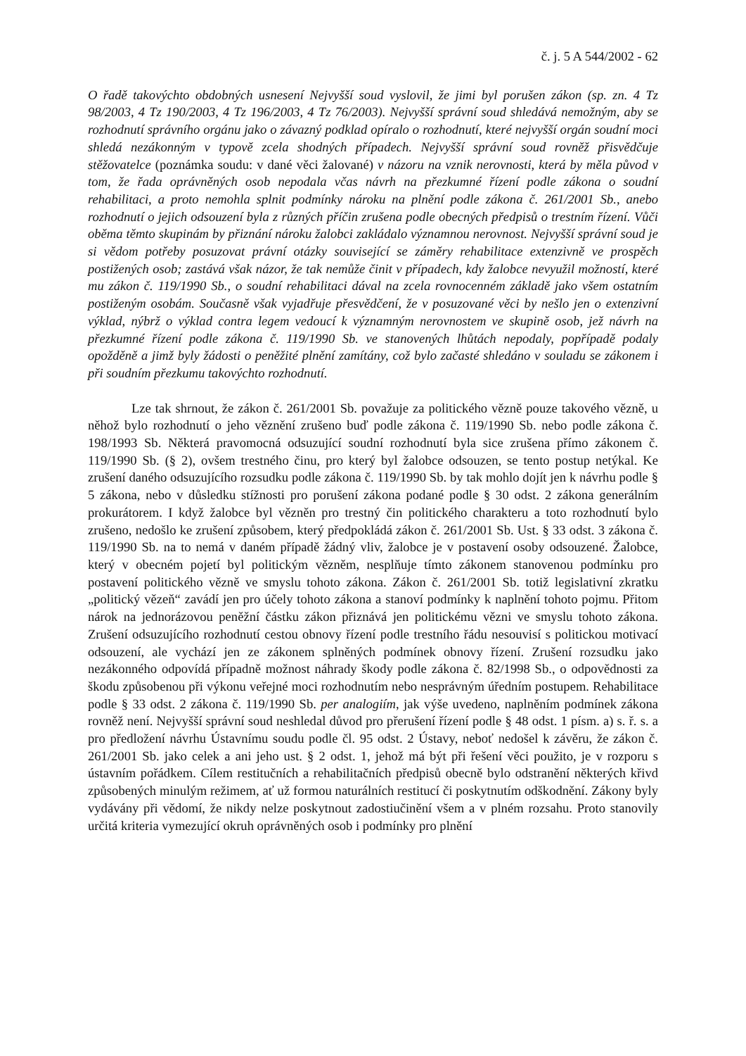č. j. 5 A 544/2002 - 62
O řadě takovýchto obdobných usnesení Nejvyšší soud vyslovil, že jimi byl porušen zákon (sp. zn. 4 Tz 98/2003, 4 Tz 190/2003, 4 Tz 196/2003, 4 Tz 76/2003). Nejvyšší správní soud shledává nemožným, aby se rozhodnutí správního orgánu jako o závazný podklad opíralo o rozhodnutí, které nejvyšší orgán soudní moci shledá nezákonným v typově zcela shodných případech. Nejvyšší správní soud rovněž přisvědčuje stěžovatelce (poznámka soudu: v dané věci žalované) v názoru na vznik nerovnosti, která by měla původ v tom, že řada oprávněných osob nepodala včas návrh na přezkumné řízení podle zákona o soudní rehabilitaci, a proto nemohla splnit podmínky nároku na plnění podle zákona č. 261/2001 Sb., anebo rozhodnutí o jejich odsouzení byla z různých příčin zrušena podle obecných předpisů o trestním řízení. Vůči oběma těmto skupinám by přiznání nároku žalobci zakládalo významnou nerovnost. Nejvyšší správní soud je si vědom potřeby posuzovat právní otázky související se záměry rehabilitace extenzivně ve prospěch postižených osob; zastává však názor, že tak nemůže činit v případech, kdy žalobce nevyužil možností, které mu zákon č. 119/1990 Sb., o soudní rehabilitaci dával na zcela rovnocenném základě jako všem ostatním postiženým osobám. Současně však vyjadřuje přesvědčení, že v posuzované věci by nešlo jen o extenzivní výklad, nýbrž o výklad contra legem vedoucí k významným nerovnostem ve skupině osob, jež návrh na přezkumné řízení podle zákona č. 119/1990 Sb. ve stanovených lhůtách nepodaly, popřípadě podaly opožděně a jimž byly žádosti o peněžité plnění zamítány, což bylo začasté shledáno v souladu se zákonem i při soudním přezkumu takovýchto rozhodnutí.
Lze tak shrnout, že zákon č. 261/2001 Sb. považuje za politického vězně pouze takového vězně, u něhož bylo rozhodnutí o jeho věznění zrušeno buď podle zákona č. 119/1990 Sb. nebo podle zákona č. 198/1993 Sb. Některá pravomocná odsuzující soudní rozhodnutí byla sice zrušena přímo zákonem č. 119/1990 Sb. (§ 2), ovšem trestného činu, pro který byl žalobce odsouzen, se tento postup netýkal. Ke zrušení daného odsuzujícího rozsudku podle zákona č. 119/1990 Sb. by tak mohlo dojít jen k návrhu podle § 5 zákona, nebo v důsledku stížnosti pro porušení zákona podané podle § 30 odst. 2 zákona generálním prokurátorem. I když žalobce byl vězněn pro trestný čin politického charakteru a toto rozhodnutí bylo zrušeno, nedošlo ke zrušení způsobem, který předpokládá zákon č. 261/2001 Sb. Ust. § 33 odst. 3 zákona č. 119/1990 Sb. na to nemá v daném případě žádný vliv, žalobce je v postavení osoby odsouzené. Žalobce, který v obecném pojetí byl politickým vězněm, nesplňuje tímto zákonem stanovenou podmínku pro postavení politického vězně ve smyslu tohoto zákona. Zákon č. 261/2001 Sb. totiž legislativní zkratku „politický vězeň“ zavádí jen pro účely tohoto zákona a stanoví podmínky k naplnění tohoto pojmu. Přitom nárok na jednorázovou peněžní částku zákon přiznává jen politickému vězni ve smyslu tohoto zákona. Zrušení odsuzujícího rozhodnutí cestou obnovy řízení podle trestního řádu nesouvisí s politickou motivací odsouzení, ale vychází jen ze zákonem splněných podmínek obnovy řízení. Zrušení rozsudku jako nezákonného odpovídá případně možnost náhrady škody podle zákona č. 82/1998 Sb., o odpovědnosti za škodu způsobenou při výkonu veřejné moci rozhodnutím nebo nesprávným úředním postupem. Rehabilitace podle § 33 odst. 2 zákona č. 119/1990 Sb. per analogiím, jak výše uvedeno, naplněním podmínek zákona rovněž není. Nejvyšší správní soud neshledal důvod pro přerušení řízení podle § 48 odst. 1 písm. a) s. ř. s. a pro předložení návrhu Ústavnímu soudu podle čl. 95 odst. 2 Ústavy, neboť nedošel k závěru, že zákon č. 261/2001 Sb. jako celek a ani jeho ust. § 2 odst. 1, jehož má být při řešení věci použito, je v rozporu s ústavním pořádkem. Cílem restitučních a rehabilitačních předpisů obecně bylo odstranění některých křivd způsobených minulým režimem, ať už formou naturálních restitucí či poskytnutím odškodnění. Zákony byly vydávány při vědomí, že nikdy nelze poskytnout zadostiučinění všem a v plném rozsahu. Proto stanovily určitá kriteria vymezující okruh oprávněných osob i podmínky pro plnění